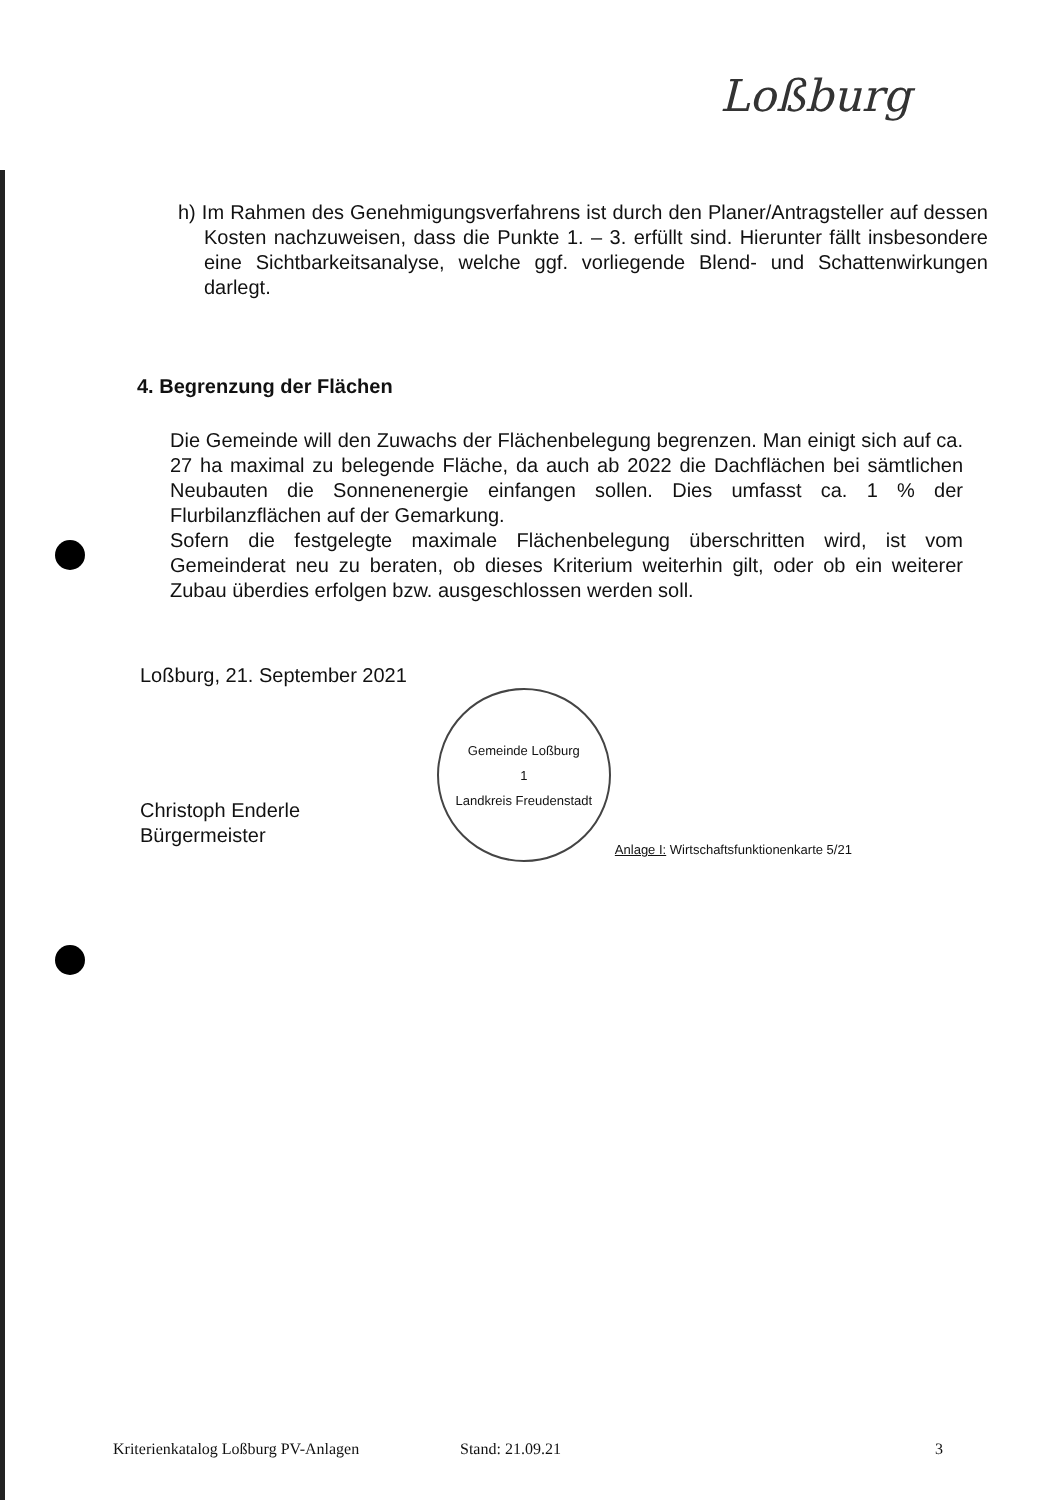Loßburg
h) Im Rahmen des Genehmigungsverfahrens ist durch den Planer/Antragsteller auf dessen Kosten nachzuweisen, dass die Punkte 1. – 3. erfüllt sind. Hierunter fällt insbesondere eine Sichtbarkeitsanalyse, welche ggf. vorliegende Blend- und Schattenwirkungen darlegt.
4. Begrenzung der Flächen
Die Gemeinde will den Zuwachs der Flächenbelegung begrenzen. Man einigt sich auf ca. 27 ha maximal zu belegende Fläche, da auch ab 2022 die Dachflächen bei sämtlichen Neubauten die Sonnenenergie einfangen sollen. Dies umfasst ca. 1 % der Flurbilanzflächen auf der Gemarkung.
Sofern die festgelegte maximale Flächenbelegung überschritten wird, ist vom Gemeinderat neu zu beraten, ob dieses Kriterium weiterhin gilt, oder ob ein weiterer Zubau überdies erfolgen bzw. ausgeschlossen werden soll.
Loßburg, 21. September 2021
Christoph Enderle
Bürgermeister
Gemeinde Loßburg
1
Landkreis Freudenstadt
Anlage I: Wirtschaftsfunktionenkarte 5/21
Kriterienkatalog Loßburg PV-Anlagen Stand: 21.09.21 3